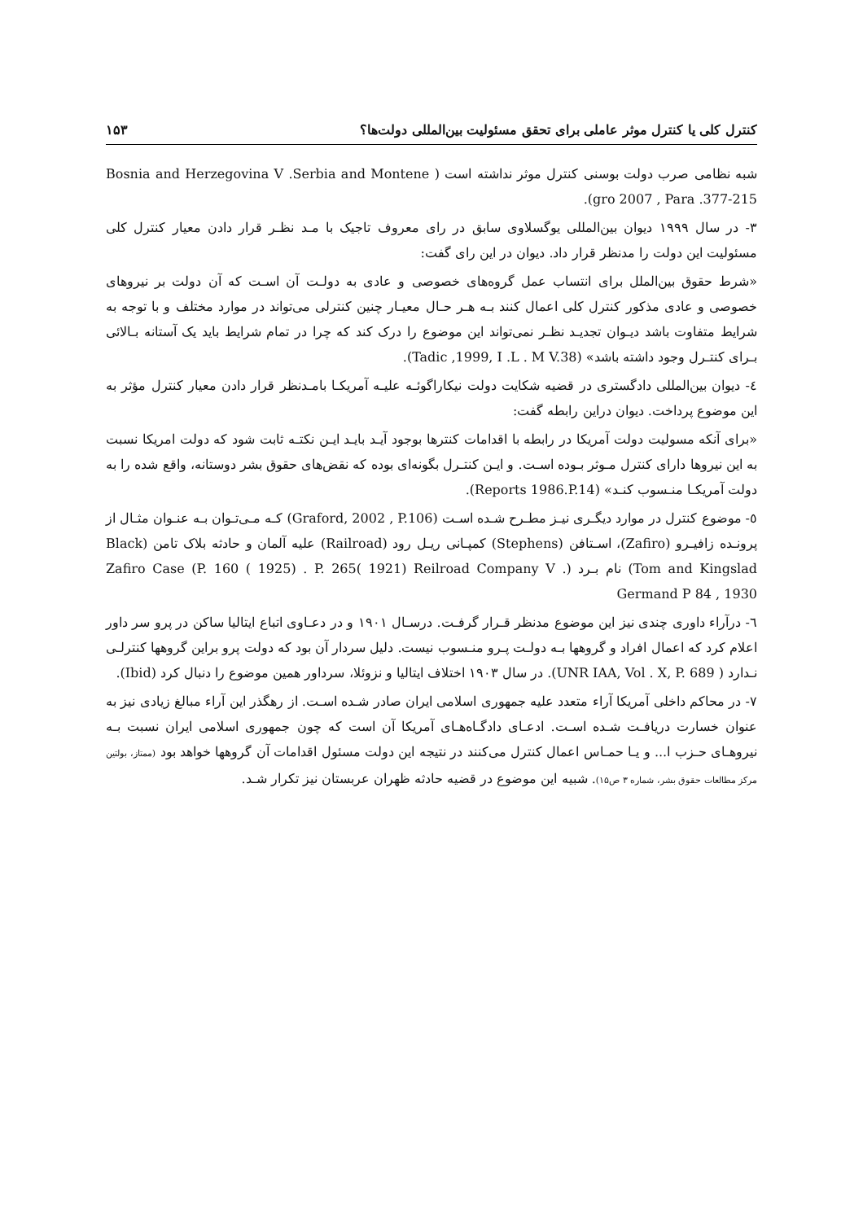کنترل کلی یا کنترل موثر عاملی برای تحقق مسئولیت بین‌المللی دولت‌ها؟ ۱۵۳
شبه نظامی صرب دولت بوسنی کنترل موثر نداشته است ( Bosnia and Herzegovina V .Serbia and Montene gro 2007 , Para .377-215).
۳- در سال ۱۹۹۹ دیوان بین‌المللی یوگسلاوی سابق در رای معروف تاجیک با مـد نظـر قرار دادن معیار کنترل کلی مسئولیت این دولت را مدنظر قرار داد. دیوان در این رای گفت:
«شرط حقوق بین‌الملل برای انتساب عمل گروه‌های خصوصی و عادی به دولـت آن اسـت که آن دولت بر نیروهای خصوصی و عادی مذکور کنترل کلی اعمال کنند بـه هـر حـال معیـار چنین کنترلی می‌تواند در موارد مختلف و با توجه به شرایط متفاوت باشد دیـوان تجدیـد نظـر نمی‌تواند این موضوع را درک کند که چرا در تمام شرایط باید یک آستانه بـالائی بـرای کنتـرل وجود داشته باشد» (Tadic ,1999, I .L . M V.38).
٤- دیوان بین‌المللی دادگستری در قضیه شکایت دولت نیکاراگوئـه علیـه آمریکـا بامـدنظر قرار دادن معیار کنترل مؤثر به این موضوع پرداخت. دیوان دراین رابطه گفت:
«برای آنکه مسولیت دولت آمریکا در رابطه با اقدامات کنترها بوجود آیـد بایـد ایـن نکتـه ثابت شود که دولت امریکا نسبت به این نیروها دارای کنترل مـوثر بـوده اسـت. و ایـن کنتـرل بگونه‌ای بوده که نقض‌های حقوق بشر دوستانه، واقع شده را به دولت آمریکـا منـسوب کنـد» (Reports 1986.P.14).
٥- موضوع کنترل در موارد دیگـری نیـز مطـرح شـده اسـت (Graford, 2002 , P.106) کـه مـی‌تـوان بـه عنـوان مثـال از پرونـده زافیـرو (Zafiro)، اسـتافن (Stephens) کمپـانی ریـل رود (Railroad) علیه آلمان و حادثه بلاک تامن (Black Tom and Kingslad) نام بـرد (Zafiro Case (P. 160 ( 1925) . P. 265( 1921) Reilroad Company V . Germand P 84 , 1930
٦- درآراء داوری چندی نیز این موضوع مدنظر قـرار گرفـت. درسـال ۱۹۰۱ و در دعـاوی اتباع ایتالیا ساکن در پرو سر داور اعلام کرد که اعمال افراد و گروهها بـه دولـت پـرو منـسوب نیست. دلیل سردار آن بود که دولت پرو براین گروهها کنترلـی نـدارد ( UNR IAA, Vol . X, P. 689). در سال ۱۹۰۳ اختلاف ایتالیا و نزوئلا، سرداور همین موضوع را دنبال کرد (Ibid).
۷- در محاکم داخلی آمریکا آراء متعدد علیه جمهوری اسلامی ایران صادر شـده اسـت. از رهگذر این آراء مبالغ زیادی نیز به عنوان خسارت دریافـت شـده اسـت. ادعـای دادگـاه‌هـای آمریکا آن است که چون جمهوری اسلامی ایران نسبت بـه نیروهـای حـزب ا... و یـا حمـاس اعمال کنترل می‌کنند در نتیجه این دولت مسئول اقدامات آن گروهها خواهد بود (ممتاز، بولتین مرکز مطالعات حقوق بشر، شماره ۳ ص۱۵). شبیه این موضوع در قضیه حادثه ظهران عربستان نیز تکرار شـد.